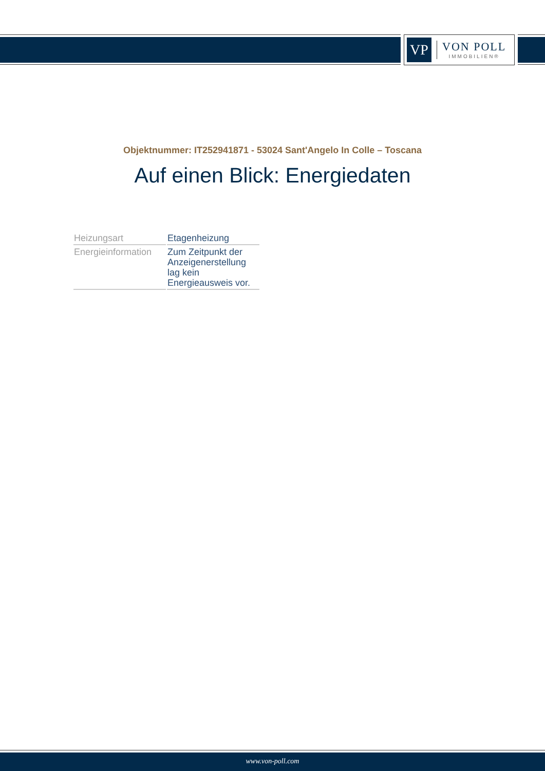VP
VON POLL
IMMOBILIEN®
Objektnummer: IT252941871 - 53024 Sant'Angelo In Colle – Toscana
Auf einen Blick: Energiedaten
| Heizungsart | Etagenheizung |
| Energieinformation | Zum Zeitpunkt der Anzeigenerstellung lag kein Energieausweis vor. |
www.von-poll.com